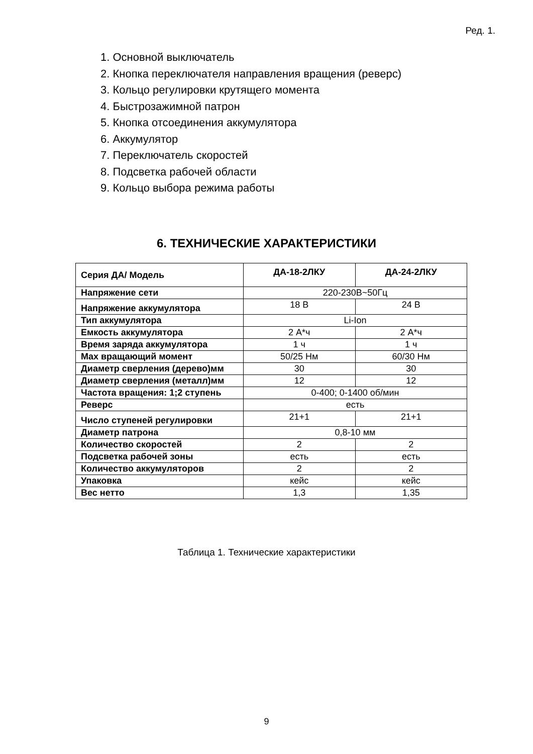Ред. 1.
1. Основной выключатель
2. Кнопка переключателя направления вращения (реверс)
3. Кольцо регулировки крутящего момента
4. Быстрозажимной патрон
5. Кнопка отсоединения аккумулятора
6. Аккумулятор
7. Переключатель скоростей
8. Подсветка рабочей области
9. Кольцо выбора режима работы
6. ТЕХНИЧЕСКИЕ ХАРАКТЕРИСТИКИ
| Серия ДА/ Модель | ДА-18-2ЛКУ | ДА-24-2ЛКУ |
| --- | --- | --- |
| Напряжение сети | 220-230В~50Гц | |
| Напряжение аккумулятора | 18 В | 24 В |
| Тип аккумулятора | Li-Ion | |
| Емкость аккумулятора | 2 А*ч | 2 А*ч |
| Время заряда аккумулятора | 1 ч | 1 ч |
| Max вращающий момент | 50/25 Нм | 60/30 Нм |
| Диаметр сверления (дерево)мм | 30 | 30 |
| Диаметр сверления (металл)мм | 12 | 12 |
| Частота вращения: 1;2 ступень | 0-400; 0-1400 об/мин | |
| Реверс | есть | |
| Число ступеней регулировки | 21+1 | 21+1 |
| Диаметр патрона | 0,8-10 мм | |
| Количество скоростей | 2 | 2 |
| Подсветка рабочей зоны | есть | есть |
| Количество аккумуляторов | 2 | 2 |
| Упаковка | кейс | кейс |
| Вес нетто | 1,3 | 1,35 |
Таблица 1. Технические характеристики
9